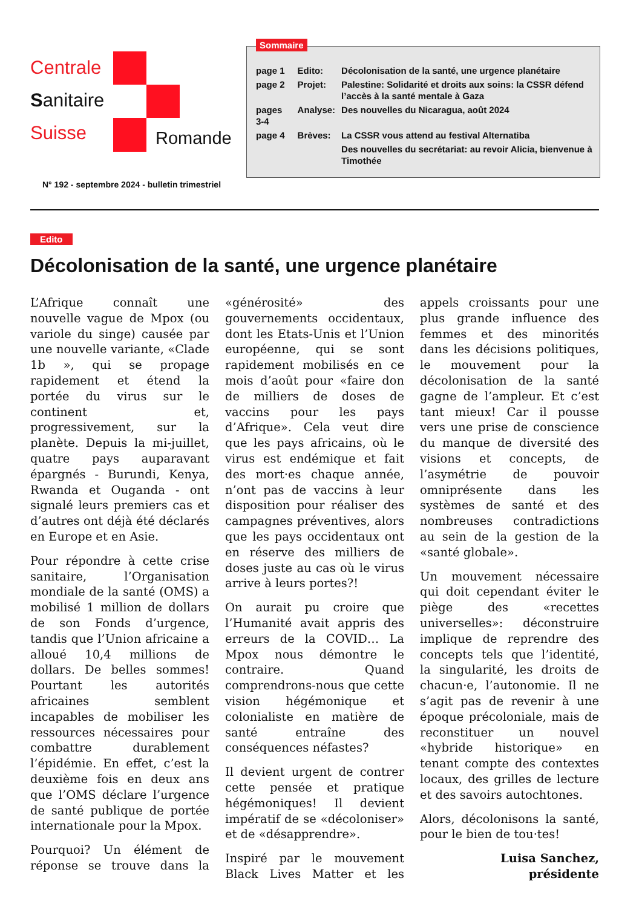Centrale
Sanitaire
Suisse
Romande
N° 192 - septembre 2024 - bulletin trimestriel
Sommaire
| page 1 | Edito: | Décolonisation de la santé, une urgence planétaire |
| page 2 | Projet: | Palestine: Solidarité et droits aux soins: la CSSR défend l’accès à la santé mentale à Gaza |
| pages 3-4 | Analyse: | Des nouvelles du Nicaragua, août 2024 |
| page 4 | Brèves: | La CSSR vous attend au festival Alternatiba |
| | | Des nouvelles du secrétariat: au revoir Alicia, bienvenue à Timothée |
Edito
Décolonisation de la santé, une urgence planétaire
L’Afrique connaît une nouvelle vague de Mpox (ou variole du singe) causée par une nouvelle variante, «Clade 1b », qui se propage rapidement et étend la portée du virus sur le continent et, progressivement, sur la planète. Depuis la mi-juillet, quatre pays auparavant épargnés - Burundi, Kenya, Rwanda et Ouganda - ont signalé leurs premiers cas et d’autres ont déjà été déclarés en Europe et en Asie.
Pour répondre à cette crise sanitaire, l’Organisation mondiale de la santé (OMS) a mobilisé 1 million de dollars de son Fonds d’urgence, tandis que l’Union africaine a alloué 10,4 millions de dollars. De belles sommes! Pourtant les autorités africaines semblent incapables de mobiliser les ressources nécessaires pour combattre durablement l’épidémie. En effet, c’est la deuxième fois en deux ans que l’OMS déclare l’urgence de santé publique de portée internationale pour la Mpox.
Pourquoi? Un élément de réponse se trouve dans la «générosité» des gouvernements occidentaux, dont les Etats-Unis et l’Union européenne, qui se sont rapidement mobilisés en ce mois d’août pour «faire don de milliers de doses de vaccins pour les pays d’Afrique». Cela veut dire que les pays africains, où le virus est endémique et fait des mort·es chaque année, n’ont pas de vaccins à leur disposition pour réaliser des campagnes préventives, alors que les pays occidentaux ont en réserve des milliers de doses juste au cas où le virus arrive à leurs portes?!
On aurait pu croire que l’Humanité avait appris des erreurs de la COVID… La Mpox nous démontre le contraire. Quand comprendrons-nous que cette vision hégémonique et colonialiste en matière de santé entraîne des conséquences néfastes?
Il devient urgent de contrer cette pensée et pratique hégémoniques! Il devient impératif de se «décoloniser» et de «désapprendre».
Inspiré par le mouvement Black Lives Matter et les appels croissants pour une plus grande influence des femmes et des minorités dans les décisions politiques, le mouvement pour la décolonisation de la santé gagne de l’ampleur. Et c’est tant mieux! Car il pousse vers une prise de conscience du manque de diversité des visions et concepts, de l’asymétrie de pouvoir omniprésente dans les systèmes de santé et des nombreuses contradictions au sein de la gestion de la «santé globale».
Un mouvement nécessaire qui doit cependant éviter le piège des «recettes universelles»: déconstruire implique de reprendre des concepts tels que l’identité, la singularité, les droits de chacun·e, l’autonomie. Il ne s’agit pas de revenir à une époque précoloniale, mais de reconstituer un nouvel «hybride historique» en tenant compte des contextes locaux, des grilles de lecture et des savoirs autochtones.
Alors, décolonisons la santé, pour le bien de tou·tes!
Luisa Sanchez,
présidente